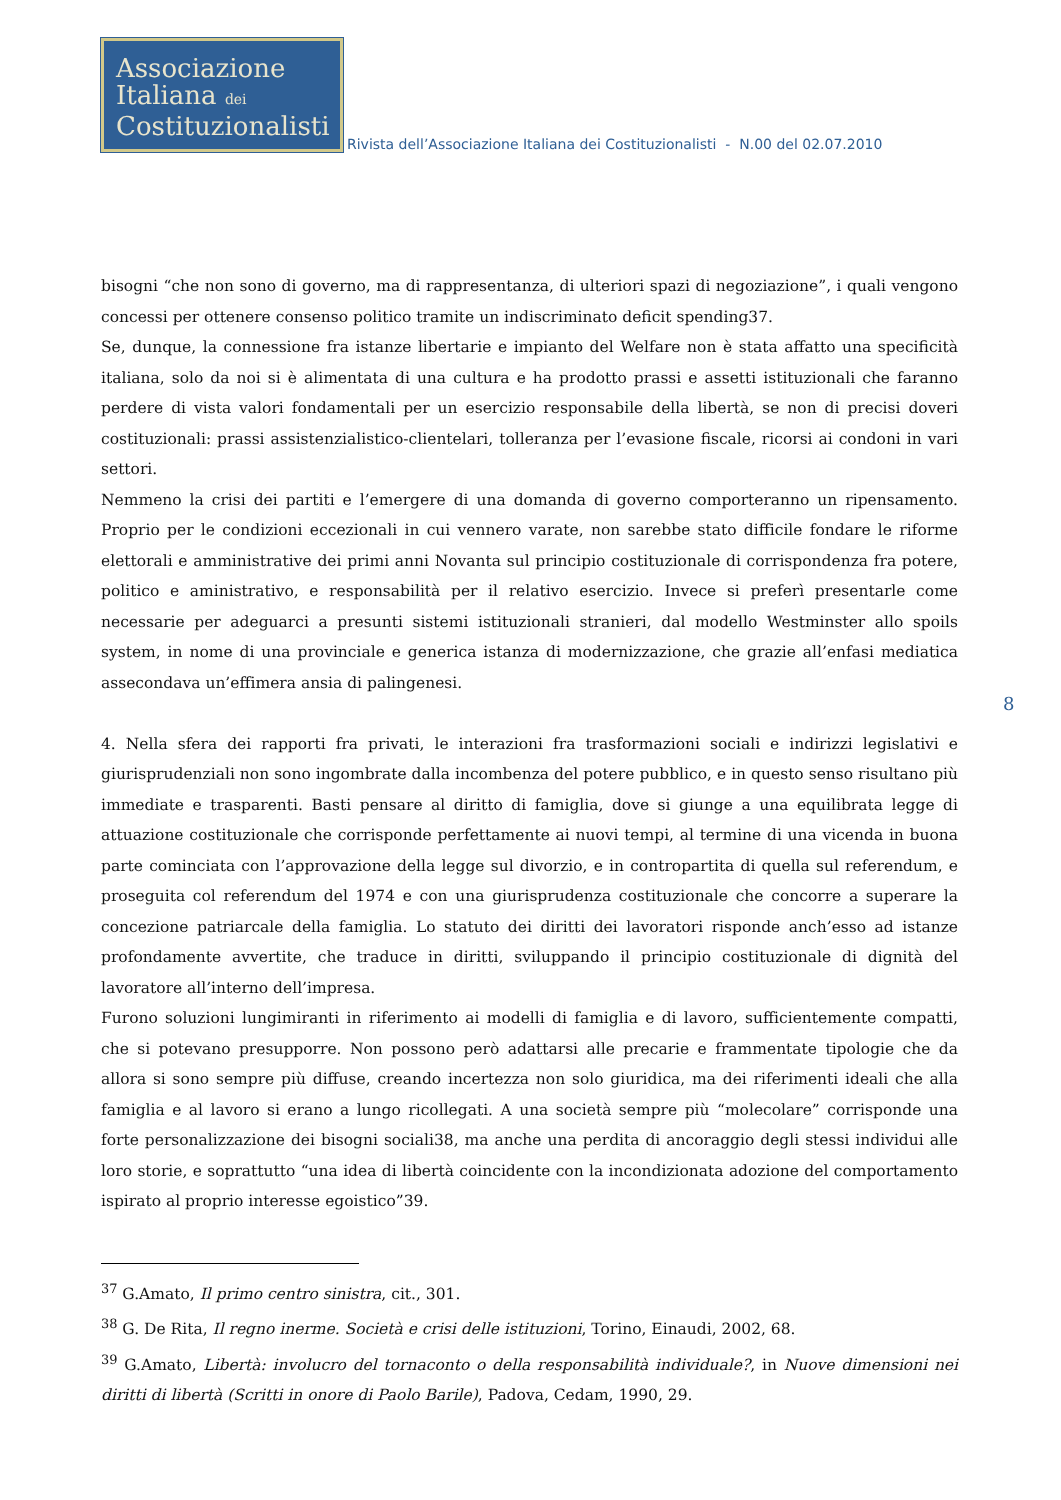Associazione
Italiana dei
Costituzionalisti
Rivista dell’Associazione Italiana dei Costituzionalisti - N.00 del 02.07.2010
8
bisogni “che non sono di governo, ma di rappresentanza, di ulteriori spazi di negoziazione”, i quali vengono concessi per ottenere consenso politico tramite un indiscriminato deficit spending37.
Se, dunque, la connessione fra istanze libertarie e impianto del Welfare non è stata affatto una specificità italiana, solo da noi si è alimentata di una cultura e ha prodotto prassi e assetti istituzionali che faranno perdere di vista valori fondamentali per un esercizio responsabile della libertà, se non di precisi doveri costituzionali: prassi assistenzialistico-clientelari, tolleranza per l’evasione fiscale, ricorsi ai condoni in vari settori.
Nemmeno la crisi dei partiti e l’emergere di una domanda di governo comporteranno un ripensamento. Proprio per le condizioni eccezionali in cui vennero varate, non sarebbe stato difficile fondare le riforme elettorali e amministrative dei primi anni Novanta sul principio costituzionale di corrispondenza fra potere, politico e aministrativo, e responsabilità per il relativo esercizio. Invece si preferì presentarle come necessarie per adeguarci a presunti sistemi istituzionali stranieri, dal modello Westminster allo spoils system, in nome di una provinciale e generica istanza di modernizzazione, che grazie all’enfasi mediatica assecondava un’effimera ansia di palingenesi.
4. Nella sfera dei rapporti fra privati, le interazioni fra trasformazioni sociali e indirizzi legislativi e giurisprudenziali non sono ingombrate dalla incombenza del potere pubblico, e in questo senso risultano più immediate e trasparenti. Basti pensare al diritto di famiglia, dove si giunge a una equilibrata legge di attuazione costituzionale che corrisponde perfettamente ai nuovi tempi, al termine di una vicenda in buona parte cominciata con l’approvazione della legge sul divorzio, e in contropartita di quella sul referendum, e proseguita col referendum del 1974 e con una giurisprudenza costituzionale che concorre a superare la concezione patriarcale della famiglia. Lo statuto dei diritti dei lavoratori risponde anch’esso ad istanze profondamente avvertite, che traduce in diritti, sviluppando il principio costituzionale di dignità del lavoratore all’interno dell’impresa.
Furono soluzioni lungimiranti in riferimento ai modelli di famiglia e di lavoro, sufficientemente compatti, che si potevano presupporre. Non possono però adattarsi alle precarie e frammentate tipologie che da allora si sono sempre più diffuse, creando incertezza non solo giuridica, ma dei riferimenti ideali che alla famiglia e al lavoro si erano a lungo ricollegati. A una società sempre più “molecolare” corrisponde una forte personalizzazione dei bisogni sociali38, ma anche una perdita di ancoraggio degli stessi individui alle loro storie, e soprattutto “una idea di libertà coincidente con la incondizionata adozione del comportamento ispirato al proprio interesse egoistico”39.
<sup>37</sup> G.Amato, Il primo centro sinistra, cit., 301.
<sup>38</sup> G. De Rita, Il regno inerme. Società e crisi delle istituzioni, Torino, Einaudi, 2002, 68.
<sup>39</sup> G.Amato, Libertà: involucro del tornaconto o della responsabilità individuale?, in Nuove dimensioni nei diritti di libertà (Scritti in onore di Paolo Barile), Padova, Cedam, 1990, 29.